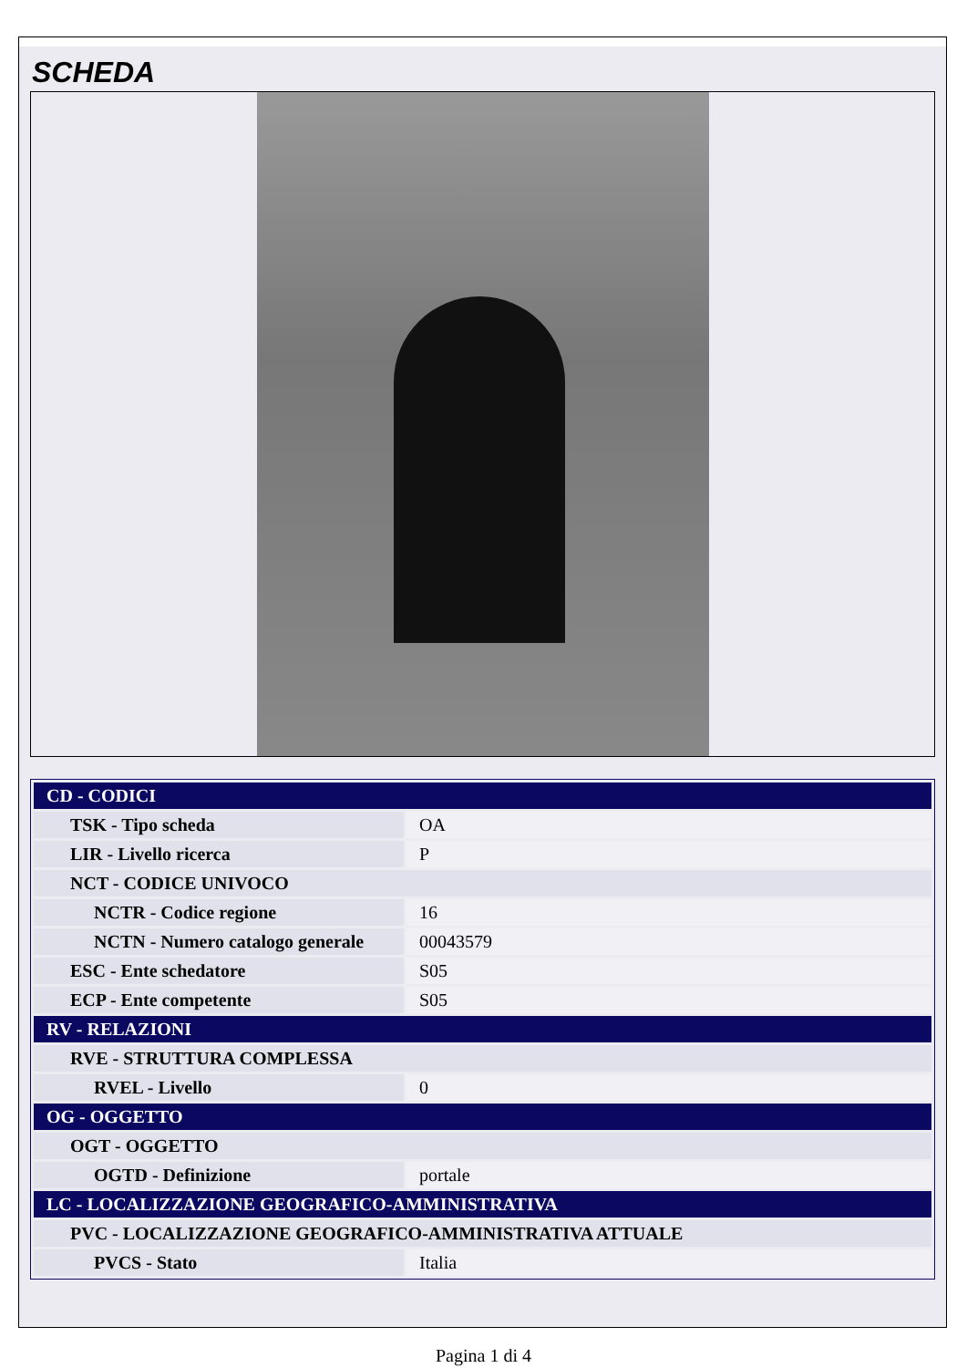SCHEDA
| CD - CODICI | |
| TSK - Tipo scheda | OA |
| LIR - Livello ricerca | P |
| NCT - CODICE UNIVOCO | |
| NCTR - Codice regione | 16 |
| NCTN - Numero catalogo generale | 00043579 |
| ESC - Ente schedatore | S05 |
| ECP - Ente competente | S05 |
| RV - RELAZIONI | |
| RVE - STRUTTURA COMPLESSA | |
| RVEL - Livello | 0 |
| OG - OGGETTO | |
| OGT - OGGETTO | |
| OGTD - Definizione | portale |
| LC - LOCALIZZAZIONE GEOGRAFICO-AMMINISTRATIVA | |
| PVC - LOCALIZZAZIONE GEOGRAFICO-AMMINISTRATIVA ATTUALE | |
| PVCS - Stato | Italia |
Pagina 1 di 4